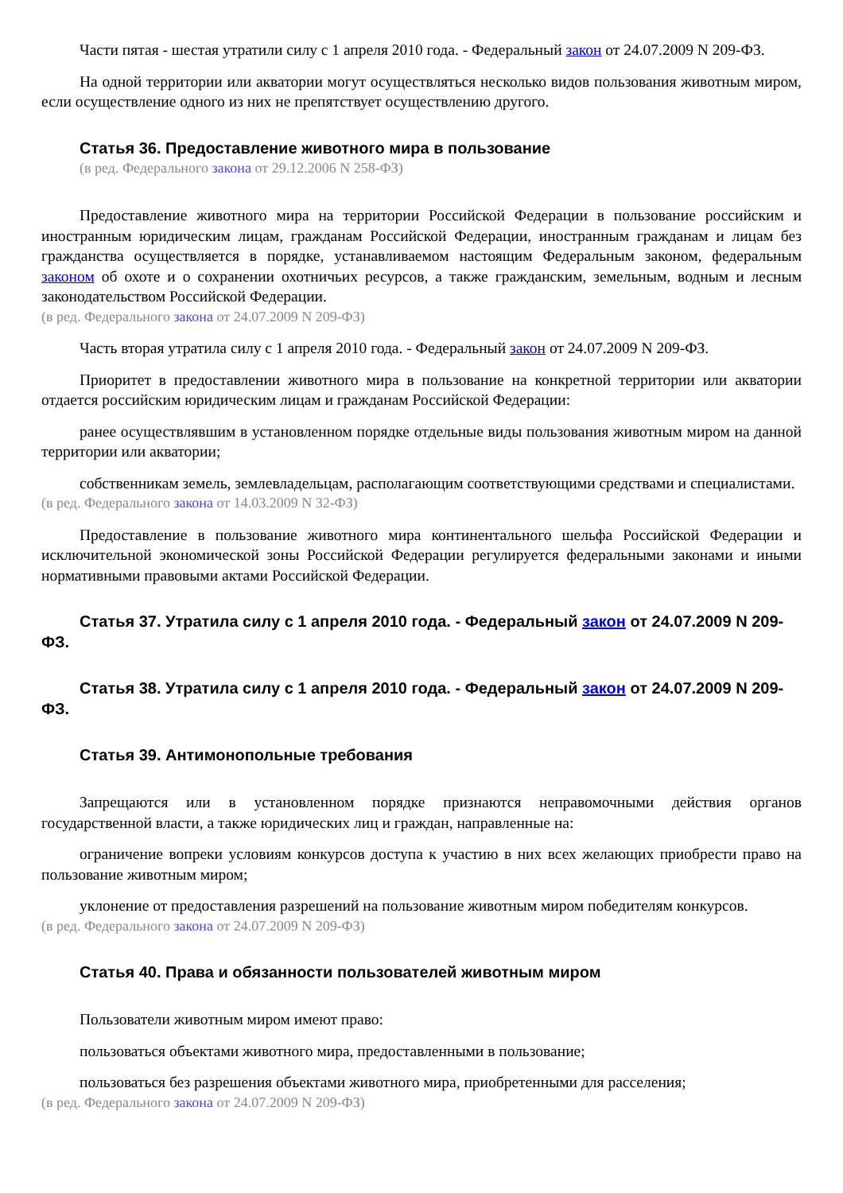Части пятая - шестая утратили силу с 1 апреля 2010 года. - Федеральный закон от 24.07.2009 N 209-ФЗ.
На одной территории или акватории могут осуществляться несколько видов пользования животным миром, если осуществление одного из них не препятствует осуществлению другого.
Статья 36. Предоставление животного мира в пользование
(в ред. Федерального закона от 29.12.2006 N 258-ФЗ)
Предоставление животного мира на территории Российской Федерации в пользование российским и иностранным юридическим лицам, гражданам Российской Федерации, иностранным гражданам и лицам без гражданства осуществляется в порядке, устанавливаемом настоящим Федеральным законом, федеральным законом об охоте и о сохранении охотничьих ресурсов, а также гражданским, земельным, водным и лесным законодательством Российской Федерации.
(в ред. Федерального закона от 24.07.2009 N 209-ФЗ)
Часть вторая утратила силу с 1 апреля 2010 года. - Федеральный закон от 24.07.2009 N 209-ФЗ.
Приоритет в предоставлении животного мира в пользование на конкретной территории или акватории отдается российским юридическим лицам и гражданам Российской Федерации:
ранее осуществлявшим в установленном порядке отдельные виды пользования животным миром на данной территории или акватории;
собственникам земель, землевладельцам, располагающим соответствующими средствами и специалистами.
(в ред. Федерального закона от 14.03.2009 N 32-ФЗ)
Предоставление в пользование животного мира континентального шельфа Российской Федерации и исключительной экономической зоны Российской Федерации регулируется федеральными законами и иными нормативными правовыми актами Российской Федерации.
Статья 37. Утратила силу с 1 апреля 2010 года. - Федеральный закон от 24.07.2009 N 209-ФЗ.
Статья 38. Утратила силу с 1 апреля 2010 года. - Федеральный закон от 24.07.2009 N 209-ФЗ.
Статья 39. Антимонопольные требования
Запрещаются или в установленном порядке признаются неправомочными действия органов государственной власти, а также юридических лиц и граждан, направленные на:
ограничение вопреки условиям конкурсов доступа к участию в них всех желающих приобрести право на пользование животным миром;
уклонение от предоставления разрешений на пользование животным миром победителям конкурсов.
(в ред. Федерального закона от 24.07.2009 N 209-ФЗ)
Статья 40. Права и обязанности пользователей животным миром
Пользователи животным миром имеют право:
пользоваться объектами животного мира, предоставленными в пользование;
пользоваться без разрешения объектами животного мира, приобретенными для расселения;
(в ред. Федерального закона от 24.07.2009 N 209-ФЗ)